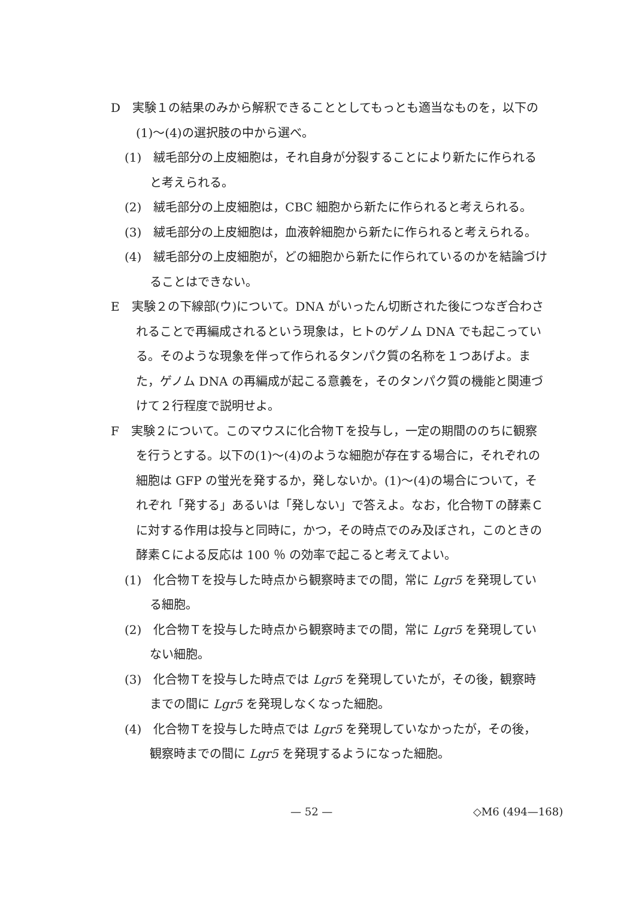D　実験１の結果のみから解釈できることとしてもっとも適当なものを，以下の(1)〜(4)の選択肢の中から選べ。
(1)　絨毛部分の上皮細胞は，それ自身が分裂することにより新たに作られると考えられる。
(2)　絨毛部分の上皮細胞は，CBC 細胞から新たに作られると考えられる。
(3)　絨毛部分の上皮細胞は，血液幹細胞から新たに作られると考えられる。
(4)　絨毛部分の上皮細胞が，どの細胞から新たに作られているのかを結論づけることはできない。
E　実験２の下線部(ウ)について。DNA がいったん切断された後につなぎ合わされることで再編成されるという現象は，ヒトのゲノム DNA でも起こっている。そのような現象を伴って作られるタンパク質の名称を１つあげよ。また，ゲノム DNA の再編成が起こる意義を，そのタンパク質の機能と関連づけて２行程度で説明せよ。
F　実験２について。このマウスに化合物Ｔを投与し，一定の期間ののちに観察を行うとする。以下の(1)〜(4)のような細胞が存在する場合に，それぞれの細胞は GFP の蛍光を発するか，発しないか。(1)〜(4)の場合について，それぞれ「発する」あるいは「発しない」で答えよ。なお，化合物Ｔの酵素Ｃに対する作用は投与と同時に，かつ，その時点でのみ及ぼされ，このときの酵素Ｃによる反応は 100 ％ の効率で起こると考えてよい。
(1)　化合物Ｔを投与した時点から観察時までの間，常に Lgr5 を発現している細胞。
(2)　化合物Ｔを投与した時点から観察時までの間，常に Lgr5 を発現していない細胞。
(3)　化合物Ｔを投与した時点では Lgr5 を発現していたが，その後，観察時までの間に Lgr5 を発現しなくなった細胞。
(4)　化合物Ｔを投与した時点では Lgr5 を発現していなかったが，その後，観察時までの間に Lgr5 を発現するようになった細胞。
— 52 — ◇M6 (494—168)